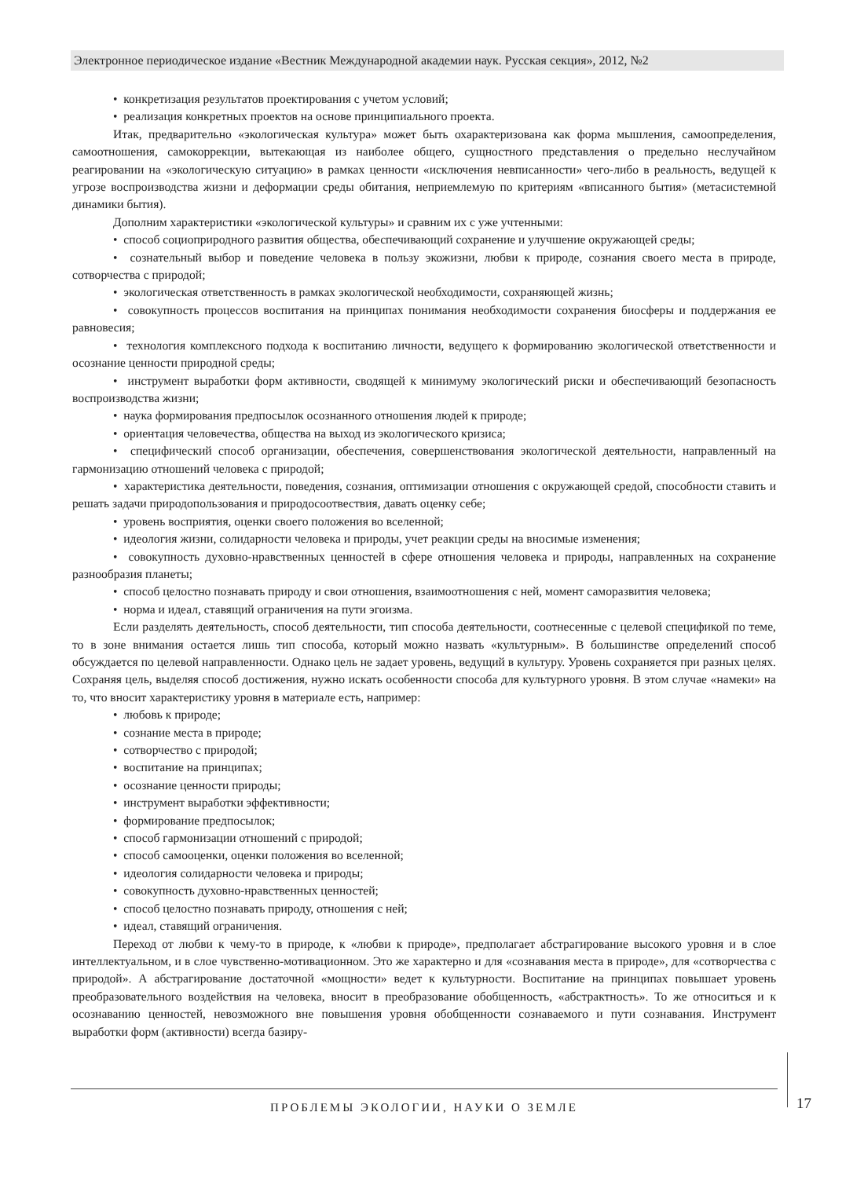Электронное периодическое издание «Вестник Международной академии наук. Русская секция», 2012, №2
• конкретизация результатов проектирования с учетом условий;
• реализация конкретных проектов на основе принципиального проекта.
Итак, предварительно «экологическая культура» может быть охарактеризована как форма мышления, самоопределения, самоотношения, самокоррекции, вытекающая из наиболее общего, сущностного представления о предельно неслучайном реагировании на «экологическую ситуацию» в рамках ценности «исключения невписанности» чего-либо в реальность, ведущей к угрозе воспроизводства жизни и деформации среды обитания, неприемлемую по критериям «вписанного бытия» (метасистемной динамики бытия).
Дополним характеристики «экологической культуры» и сравним их с уже учтенными:
• способ социоприродного развития общества, обеспечивающий сохранение и улучшение окружающей среды;
• сознательный выбор и поведение человека в пользу экожизни, любви к природе, сознания своего места в природе, сотворчества с природой;
• экологическая ответственность в рамках экологической необходимости, сохраняющей жизнь;
• совокупность процессов воспитания на принципах понимания необходимости сохранения биосферы и поддержания ее равновесия;
• технология комплексного подхода к воспитанию личности, ведущего к формированию экологической ответственности и осознание ценности природной среды;
• инструмент выработки форм активности, сводящей к минимуму экологический риски и обеспечивающий безопасность воспроизводства жизни;
• наука формирования предпосылок осознанного отношения людей к природе;
• ориентация человечества, общества на выход из экологического кризиса;
• специфический способ организации, обеспечения, совершенствования экологической деятельности, направленный на гармонизацию отношений человека с природой;
• характеристика деятельности, поведения, сознания, оптимизации отношения с окружающей средой, способности ставить и решать задачи природопользования и природосоотвествия, давать оценку себе;
• уровень восприятия, оценки своего положения во вселенной;
• идеология жизни, солидарности человека и природы, учет реакции среды на вносимые изменения;
• совокупность духовно-нравственных ценностей в сфере отношения человека и природы, направленных на сохранение разнообразия планеты;
• способ целостно познавать природу и свои отношения, взаимоотношения с ней, момент саморазвития человека;
• норма и идеал, ставящий ограничения на пути эгоизма.
Если разделять деятельность, способ деятельности, тип способа деятельности, соотнесенные с целевой спецификой по теме, то в зоне внимания остается лишь тип способа, который можно назвать «культурным». В большинстве определений способ обсуждается по целевой направленности. Однако цель не задает уровень, ведущий в культуру. Уровень сохраняется при разных целях. Сохраняя цель, выделяя способ достижения, нужно искать особенности способа для культурного уровня. В этом случае «намеки» на то, что вносит характеристику уровня в материале есть, например:
• любовь к природе;
• сознание места в природе;
• сотворчество с природой;
• воспитание на принципах;
• осознание ценности природы;
• инструмент выработки эффективности;
• формирование предпосылок;
• способ гармонизации отношений с природой;
• способ самооценки, оценки положения во вселенной;
• идеология солидарности человека и природы;
• совокупность духовно-нравственных ценностей;
• способ целостно познавать природу, отношения с ней;
• идеал, ставящий ограничения.
Переход от любви к чему-то в природе, к «любви к природе», предполагает абстрагирование высокого уровня и в слое интеллектуальном, и в слое чувственно-мотивационном. Это же характерно и для «сознавания места в природе», для «сотворчества с природой». А абстрагирование достаточной «мощности» ведет к культурности. Воспитание на принципах повышает уровень преобразовательного воздействия на человека, вносит в преобразование обобщенность, «абстрактность». То же относиться и к осознаванию ценностей, невозможного вне повышения уровня обобщенности сознаваемого и пути сознавания. Инструмент выработки форм (активности) всегда базиру-
ПРОБЛЕМЫ ЭКОЛОГИИ, НАУКИ О ЗЕМЛЕ 17